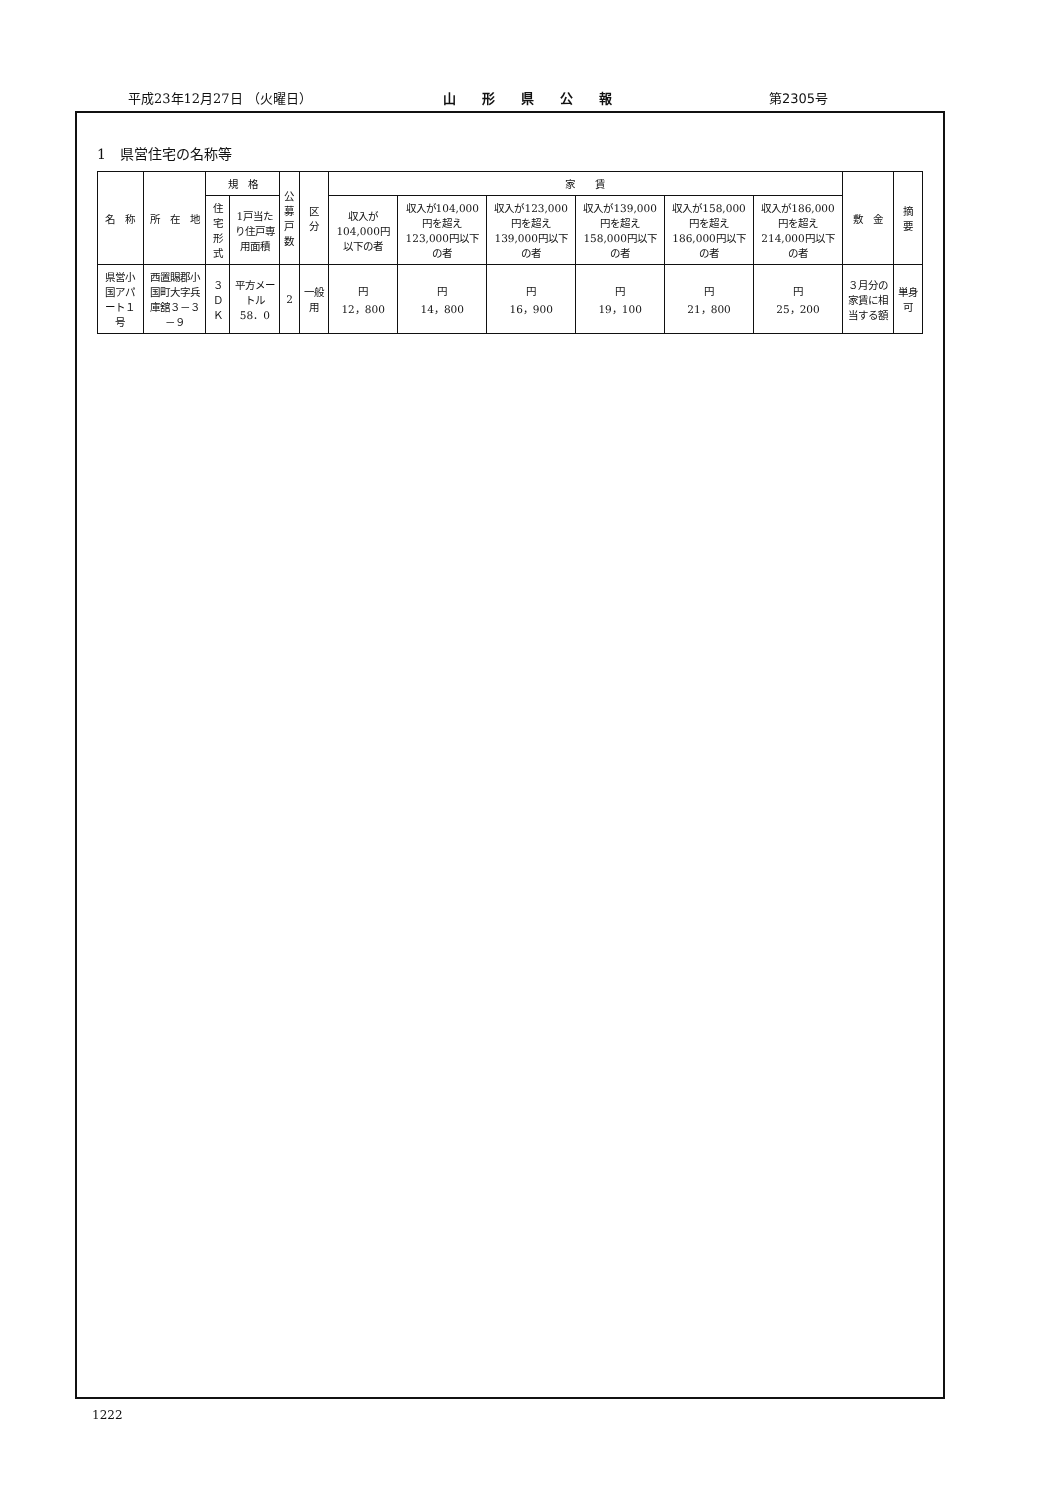平成23年12月27日 （火曜日） 山形県公報 第2305号
1　県営住宅の名称等
| 名 称 | 所 在 地 | 規 格 | | 公募 戸数 | 区 分 | 家 賃 | | | | | | 敷 金 | 摘 要 |
| --- | --- | --- | --- | --- | --- | --- | --- | --- | --- | --- | --- | --- | --- |
| | | 住宅形式 | 1戸当たり住戸専用面積 | | | 収入が104,000円以下の者 | 収入が104,000円を超え123,000円以下の者 | 収入が123,000円を超え139,000円以下の者 | 収入が139,000円を超え158,000円以下の者 | 収入が158,000円を超え186,000円以下の者 | 収入が186,000円を超え214,000円以下の者 | | |
| 県営小国アパート１号 | 西置賜郡小国町大字兵庫舘３－３－９ | ３ＤＫ | 平方メートル 58．0 | 2 | 一般用 | 円 12，800 | 円 14，800 | 円 16，900 | 円 19，100 | 円 21，800 | 円 25，200 | ３月分の家賃に相当する額 | 単身可 |
1222